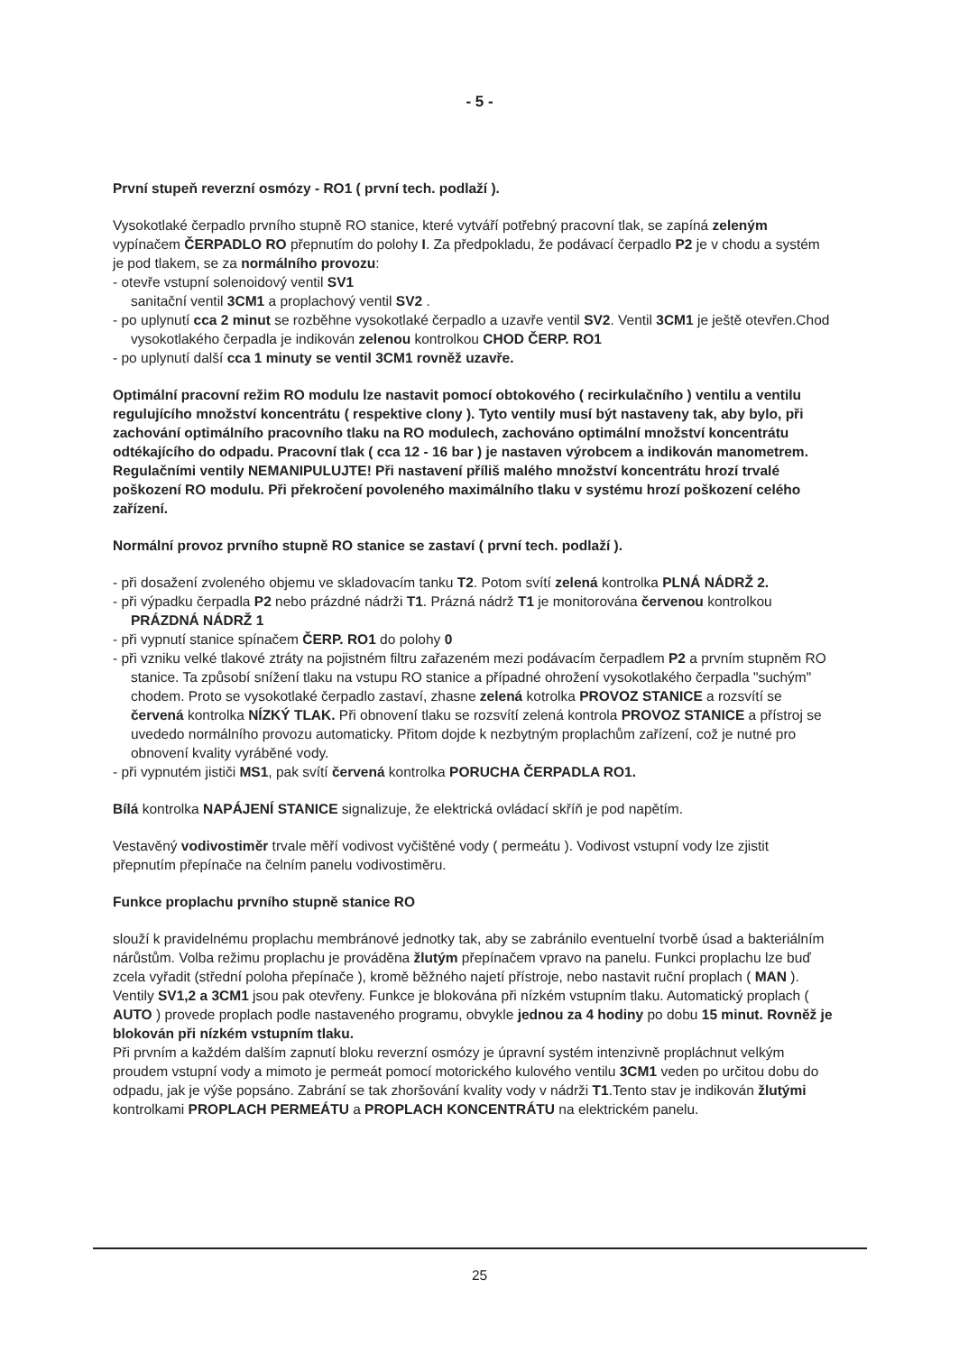- 5 -
První stupeň reverzní osmózy - RO1 ( první tech. podlaží ).
Vysokotlaké čerpadlo prvního stupně RO stanice, které vytváří potřebný pracovní tlak, se zapíná zeleným vypínačem ČERPADLO RO přepnutím do polohy I. Za předpokladu, že podávací čerpadlo P2 je v chodu a systém je pod tlakem, se za normálního provozu:
- otevře vstupní solenoidový ventil SV1
sanitační ventil 3CM1 a proplachový ventil SV2 .
- po uplynutí cca 2 minut se rozběhne vysokotlaké čerpadlo a uzavře ventil SV2. Ventil 3CM1 je ještě otevřen.Chod vysokotlakého čerpadla je indikován zelenou kontrolkou CHOD ČERP. RO1
- po uplynutí další cca 1 minuty se ventil 3CM1 rovněž uzavře.
Optimální pracovní režim RO modulu lze nastavit pomocí obtokového ( recirkulačního ) ventilu a ventilu regulujícího množství koncentrátu ( respektive clony ). Tyto ventily musí být nastaveny tak, aby bylo, při zachování optimálního pracovního tlaku na RO modulech, zachováno optimální množství koncentrátu odtékajícího do odpadu. Pracovní tlak ( cca 12 - 16 bar ) je nastaven výrobcem a indikován manometrem.
Regulačními ventily NEMANIPULUJTE! Při nastavení příliš malého množství koncentrátu hrozí trvalé poškození RO modulu. Při překročení povoleného maximálního tlaku v systému hrozí poškození celého zařízení.
Normální provoz prvního stupně RO stanice se zastaví ( první tech. podlaží ).
- při dosažení zvoleného objemu ve skladovacím tanku T2. Potom svítí zelená kontrolka PLNÁ NÁDRŽ 2.
- při výpadku čerpadla P2 nebo prázdné nádrži T1. Prázná nádrž T1 je monitorována červenou kontrolkou PRÁZDNÁ NÁDRŽ 1
- při vypnutí stanice spínačem ČERP. RO1 do polohy 0
- při vzniku velké tlakové ztráty na pojistném filtru zařazeném mezi podávacím čerpadlem P2 a prvním stupněm RO stanice. Ta způsobí snížení tlaku na vstupu RO stanice a případné ohrožení vysokotlakého čerpadla "suchým" chodem. Proto se vysokotlaké čerpadlo zastaví, zhasne zelená kotrolka PROVOZ STANICE a rozsvítí se červená kontrolka NÍZKÝ TLAK. Při obnovení tlaku se rozsvítí zelená kontrola PROVOZ STANICE a přístroj se uvededo normálního provozu automaticky. Přitom dojde k nezbytným proplachům zařízení, což je nutné pro obnovení kvality vyráběné vody.
- při vypnutém jističi MS1, pak svítí červená kontrolka PORUCHA ČERPADLA RO1.
Bílá kontrolka NAPÁJENÍ STANICE signalizuje, že elektrická ovládací skříň je pod napětím.
Vestavěný vodivostiměr trvale měří vodivost vyčištěné vody ( permeátu ). Vodivost vstupní vody lze zjistit přepnutím přepínače na čelním panelu vodivostiměru.
Funkce proplachu prvního stupně stanice RO
slouží k pravidelnému proplachu membránové jednotky tak, aby se zabránilo eventuelní tvorbě úsad a bakteriálním nárůstům. Volba režimu proplachu je prováděna žlutým přepínačem vpravo na panelu. Funkci proplachu lze buď zcela vyřadit (střední poloha přepínače ), kromě běžného najetí přístroje, nebo nastavit ruční proplach ( MAN ). Ventily SV1,2 a 3CM1 jsou pak otevřeny. Funkce je blokována při nízkém vstupním tlaku. Automatický proplach ( AUTO ) provede proplach podle nastaveného programu, obvykle jednou za 4 hodiny po dobu 15 minut. Rovněž je blokován při nízkém vstupním tlaku.
Při prvním a každém dalším zapnutí bloku reverzní osmózy je úpravní systém intenzivně propláchnut velkým proudem vstupní vody a mimoto je permeát pomocí motorického kulového ventilu 3CM1 veden po určitou dobu do odpadu, jak je výše popsáno. Zabrání se tak zhoršování kvality vody v nádrži T1.Tento stav je indikován žlutými kontrolkami PROPLACH PERMEÁTU a PROPLACH KONCENTRÁTU na elektrickém panelu.
25